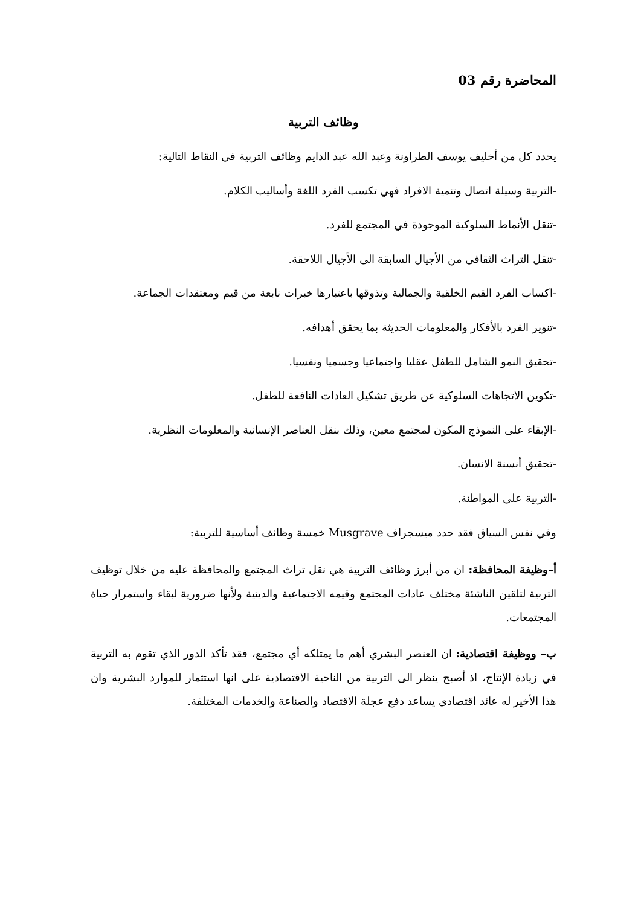المحاضرة رقم 03
وظائف التربية
يحدد كل من أخليف يوسف الطراونة وعبد الله عبد الدايم وظائف التربية في النقاط التالية:
-التربية وسيلة اتصال وتنمية الافراد فهي تكسب الفرد اللغة وأساليب الكلام.
-تنقل الأنماط السلوكية الموجودة في المجتمع للفرد.
-تنقل التراث الثقافي من الأجيال السابقة الى الأجيال اللاحقة.
-اكساب الفرد القيم الخلقية والجمالية وتذوقها باعتبارها خبرات نابعة من قيم ومعتقدات الجماعة.
-تنوير الفرد بالأفكار والمعلومات الحديثة بما يحقق أهدافه.
-تحقيق النمو الشامل للطفل عقليا واجتماعيا وجسميا ونفسيا.
-تكوين الاتجاهات السلوكية عن طريق تشكيل العادات النافعة للطفل.
-الإبقاء على النموذج المكون لمجتمع معين، وذلك بنقل العناصر الإنسانية والمعلومات النظرية.
-تحقيق أنسنة الانسان.
-التربية على المواطنة.
وفي نفس السياق فقد حدد ميسجراف Musgrave خمسة وظائف أساسية للتربية:
أ–وظيفة المحافظة: ان من أبرز وظائف التربية هي نقل تراث المجتمع والمحافظة عليه من خلال توظيف التربية لتلقين الناشئة مختلف عادات المجتمع وقيمه الاجتماعية والدينية ولأنها ضرورية لبقاء واستمرار حياة المجتمعات.
ب– ووظيفة اقتصادية: ان العنصر البشري أهم ما يمتلكه أي مجتمع، فقد تأكد الدور الذي تقوم به التربية في زيادة الإنتاج، اذ أصبح ينظر الى التربية من الناحية الاقتصادية على انها استثمار للموارد البشرية وان هذا الأخير له عائد اقتصادي يساعد دفع عجلة الاقتصاد والصناعة والخدمات المختلفة.